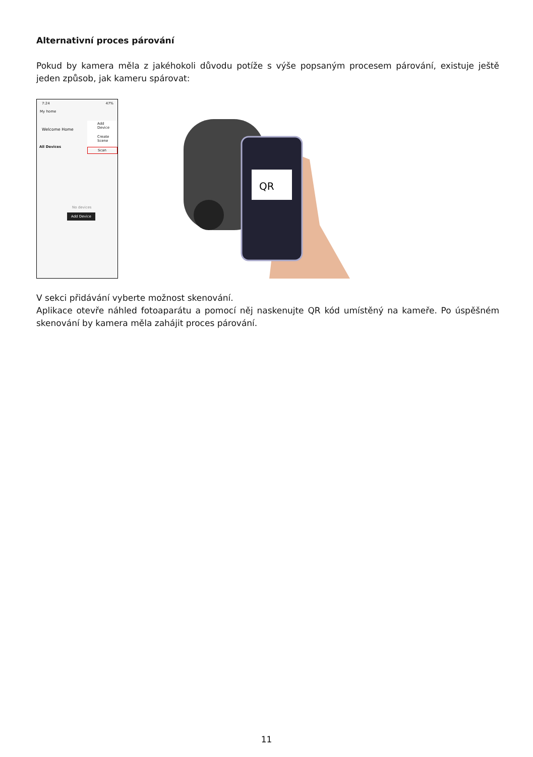Alternativní proces párování
Pokud by kamera měla z jakéhokoli důvodu potíže s výše popsaným procesem párování, existuje ještě jeden způsob, jak kameru spárovat:
7:24 47%
My home
Welcome Home
Add Device
Create Scene
Scan
All Devices
No devices
Add Device
QR
V sekci přidávání vyberte možnost skenování.
Aplikace otevře náhled fotoaparátu a pomocí něj naskenujte QR kód umístěný na kameře. Po úspěšném skenování by kamera měla zahájit proces párování.
11